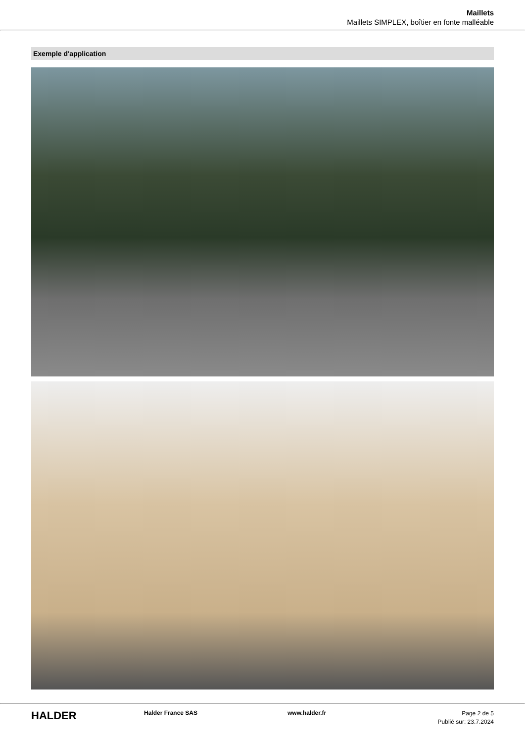Maillets
Maillets SIMPLEX, boîtier en fonte malléable
Exemple d'application
HALDER
Halder France SAS www.halder.fr
Page 2 de 5
Publié sur: 23.7.2024